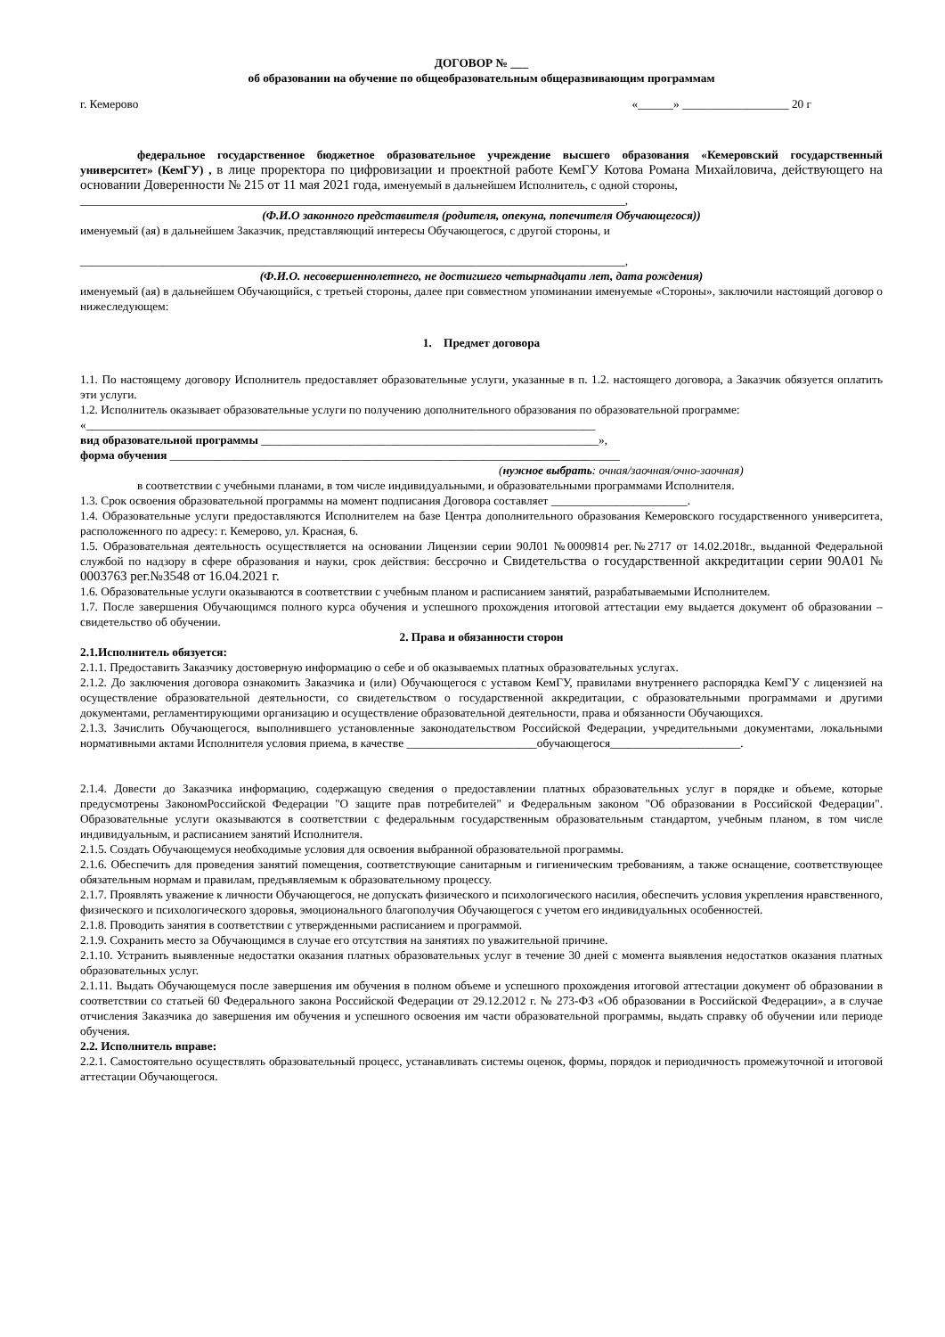ДОГОВОР № ___
об образовании на обучение по общеобразовательным общеразвивающим программам
г. Кемерово «______» __________________ 20 г
федеральное государственное бюджетное образовательное учреждение высшего образования «Кемеровский государственный университет» (КемГУ) , в лице проректора по цифровизации и проектной работе КемГУ Котова Романа Михайловича, действующего на основании Доверенности № 215 от 11 мая 2021 года, именуемый в дальнейшем Исполнитель, с одной стороны,
____________________________________________________________________________________________,
(Ф.И.О законного представителя (родителя, опекуна, попечителя Обучающегося))
именуемый (ая) в дальнейшем Заказчик, представляющий интересы Обучающегося, с другой стороны, и
____________________________________________________________________________________________,
(Ф.И.О. несовершеннолетнего, не достигшего четырнадцати лет, дата рождения)
именуемый (ая) в дальнейшем Обучающийся, с третьей стороны, далее при совместном упоминании именуемые «Стороны», заключили настоящий договор о нижеследующем:
1. Предмет договора
1.1. По настоящему договору Исполнитель предоставляет образовательные услуги, указанные в п. 1.2. настоящего договора, а Заказчик обязуется оплатить эти услуги.
1.2. Исполнитель оказывает образовательные услуги по получению дополнительного образования по образовательной программе:
«______________________________________________________________________________________
вид образовательной программы _________________________________________________________»,
форма обучения ____________________________________________________________________________
(нужное выбрать: очная/заочная/очно-заочная)
в соответствии с учебными планами, в том числе индивидуальными, и образовательными программами Исполнителя.
1.3. Срок освоения образовательной программы на момент подписания Договора составляет _______________________.
1.4. Образовательные услуги предоставляются Исполнителем на базе Центра дополнительного образования Кемеровского государственного университета, расположенного по адресу: г. Кемерово, ул. Красная, 6.
1.5. Образовательная деятельность осуществляется на основании Лицензии серии 90Л01 №0009814 рег.№2717 от 14.02.2018г., выданной Федеральной службой по надзору в сфере образования и науки, срок действия: бессрочно и Свидетельства о государственной аккредитации серии 90А01 № 0003763 рег.№3548 от 16.04.2021 г.
1.6. Образовательные услуги оказываются в соответствии с учебным планом и расписанием занятий, разрабатываемыми Исполнителем.
1.7. После завершения Обучающимся полного курса обучения и успешного прохождения итоговой аттестации ему выдается документ об образовании – свидетельство об обучении.
2. Права и обязанности сторон
2.1.Исполнитель обязуется:
2.1.1. Предоставить Заказчику достоверную информацию о себе и об оказываемых платных образовательных услугах.
2.1.2. До заключения договора ознакомить Заказчика и (или) Обучающегося с уставом КемГУ, правилами внутреннего распорядка КемГУ с лицензией на осуществление образовательной деятельности, со свидетельством о государственной аккредитации, с образовательными программами и другими документами, регламентирующими организацию и осуществление образовательной деятельности, права и обязанности Обучающихся.
2.1.3. Зачислить Обучающегося, выполнившего установленные законодательством Российской Федерации, учредительными документами, локальными нормативными актами Исполнителя условия приема, в качестве ______________________обучающегося______________________.
2.1.4. Довести до Заказчика информацию, содержащую сведения о предоставлении платных образовательных услуг в порядке и объеме, которые предусмотрены ЗакономРоссийской Федерации "О защите прав потребителей" и Федеральным законом "Об образовании в Российской Федерации". Образовательные услуги оказываются в соответствии с федеральным государственным образовательным стандартом, учебным планом, в том числе индивидуальным, и расписанием занятий Исполнителя.
2.1.5. Создать Обучающемуся необходимые условия для освоения выбранной образовательной программы.
2.1.6. Обеспечить для проведения занятий помещения, соответствующие санитарным и гигиеническим требованиям, а также оснащение, соответствующее обязательным нормам и правилам, предъявляемым к образовательному процессу.
2.1.7. Проявлять уважение к личности Обучающегося, не допускать физического и психологического насилия, обеспечить условия укрепления нравственного, физического и психологического здоровья, эмоционального благополучия Обучающегося с учетом его индивидуальных особенностей.
2.1.8. Проводить занятия в соответствии с утвержденными расписанием и программой.
2.1.9. Сохранить место за Обучающимся в случае его отсутствия на занятиях по уважительной причине.
2.1.10. Устранить выявленные недостатки оказания платных образовательных услуг в течение 30 дней с момента выявления недостатков оказания платных образовательных услуг.
2.1.11. Выдать Обучающемуся после завершения им обучения в полном объеме и успешного прохождения итоговой аттестации документ об образовании в соответствии со статьей 60 Федерального закона Российской Федерации от 29.12.2012 г. № 273-ФЗ «Об образовании в Российской Федерации», а в случае отчисления Заказчика до завершения им обучения и успешного освоения им части образовательной программы, выдать справку об обучении или периоде обучения.
2.2. Исполнитель вправе:
2.2.1. Самостоятельно осуществлять образовательный процесс, устанавливать системы оценок, формы, порядок и периодичность промежуточной и итоговой аттестации Обучающегося.